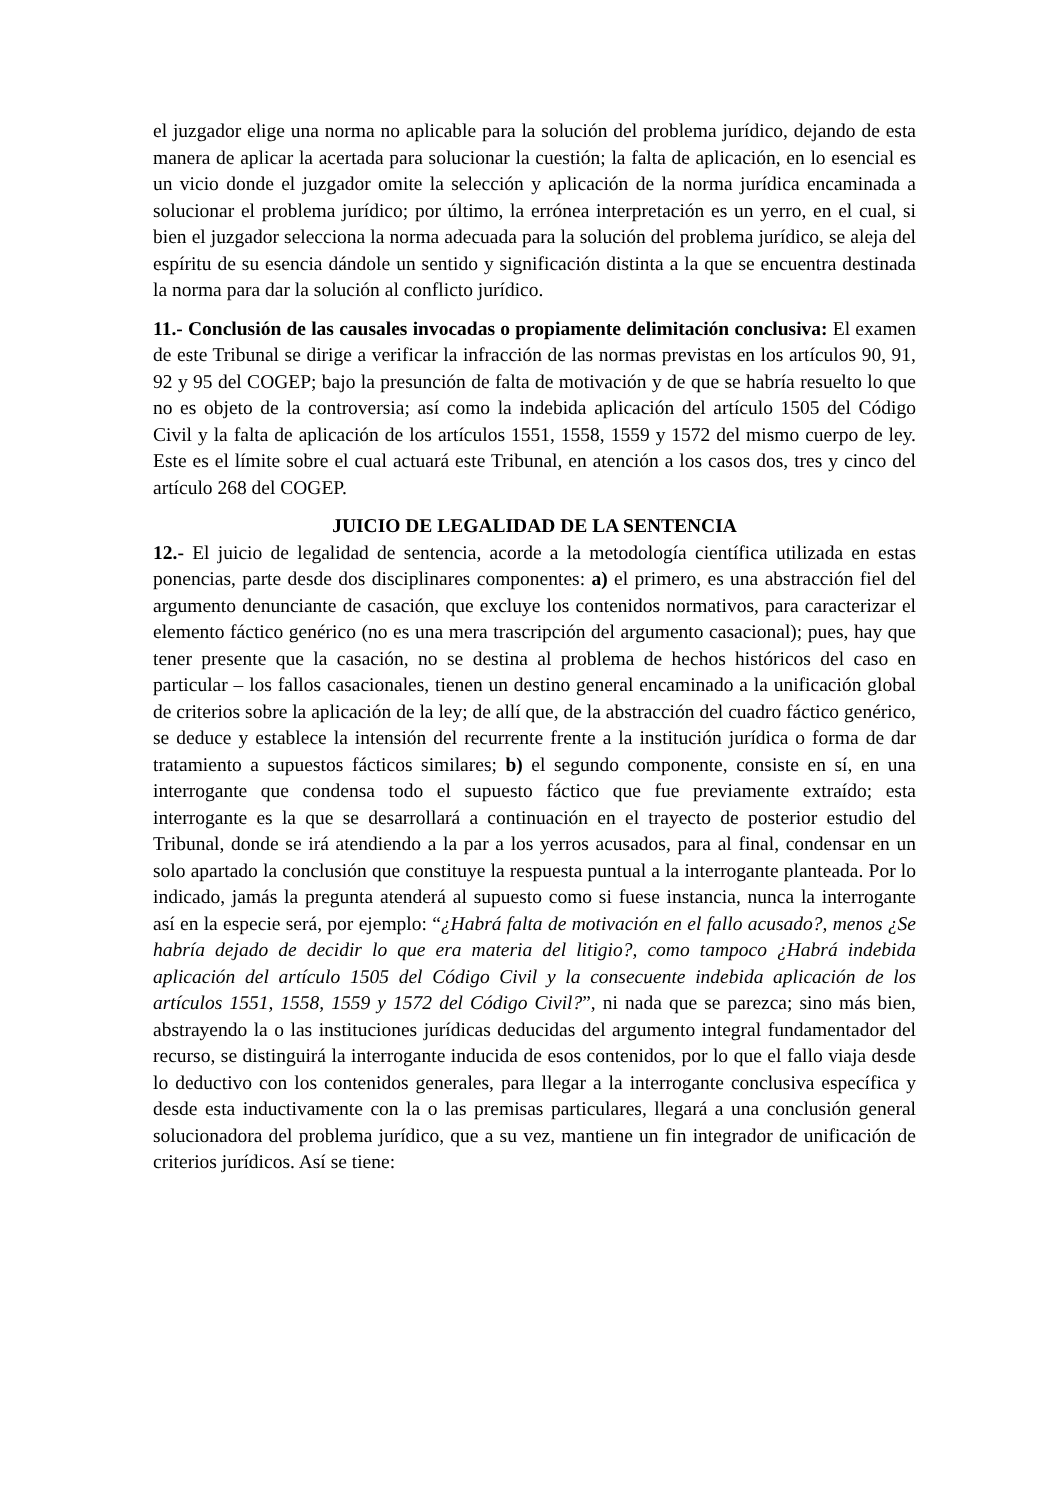el juzgador elige una norma no aplicable para la solución del problema jurídico, dejando de esta manera de aplicar la acertada para solucionar la cuestión; la falta de aplicación, en lo esencial es un vicio donde el juzgador omite la selección y aplicación de la norma jurídica encaminada a solucionar el problema jurídico; por último, la errónea interpretación es un yerro, en el cual, si bien el juzgador selecciona la norma adecuada para la solución del problema jurídico, se aleja del espíritu de su esencia dándole un sentido y significación distinta a la que se encuentra destinada la norma para dar la solución al conflicto jurídico.
11.- Conclusión de las causales invocadas o propiamente delimitación conclusiva: El examen de este Tribunal se dirige a verificar la infracción de las normas previstas en los artículos 90, 91, 92 y 95 del COGEP; bajo la presunción de falta de motivación y de que se habría resuelto lo que no es objeto de la controversia; así como la indebida aplicación del artículo 1505 del Código Civil y la falta de aplicación de los artículos 1551, 1558, 1559 y 1572 del mismo cuerpo de ley. Este es el límite sobre el cual actuará este Tribunal, en atención a los casos dos, tres y cinco del artículo 268 del COGEP.
JUICIO DE LEGALIDAD DE LA SENTENCIA
12.- El juicio de legalidad de sentencia, acorde a la metodología científica utilizada en estas ponencias, parte desde dos disciplinares componentes: a) el primero, es una abstracción fiel del argumento denunciante de casación, que excluye los contenidos normativos, para caracterizar el elemento fáctico genérico (no es una mera trascripción del argumento casacional); pues, hay que tener presente que la casación, no se destina al problema de hechos históricos del caso en particular – los fallos casacionales, tienen un destino general encaminado a la unificación global de criterios sobre la aplicación de la ley; de allí que, de la abstracción del cuadro fáctico genérico, se deduce y establece la intensión del recurrente frente a la institución jurídica o forma de dar tratamiento a supuestos fácticos similares; b) el segundo componente, consiste en sí, en una interrogante que condensa todo el supuesto fáctico que fue previamente extraído; esta interrogante es la que se desarrollará a continuación en el trayecto de posterior estudio del Tribunal, donde se irá atendiendo a la par a los yerros acusados, para al final, condensar en un solo apartado la conclusión que constituye la respuesta puntual a la interrogante planteada. Por lo indicado, jamás la pregunta atenderá al supuesto como si fuese instancia, nunca la interrogante así en la especie será, por ejemplo: “¿Habrá falta de motivación en el fallo acusado?, menos ¿Se habría dejado de decidir lo que era materia del litigio?, como tampoco ¿Habrá indebida aplicación del artículo 1505 del Código Civil y la consecuente indebida aplicación de los artículos 1551, 1558, 1559 y 1572 del Código Civil?”, ni nada que se parezca; sino más bien, abstrayendo la o las instituciones jurídicas deducidas del argumento integral fundamentador del recurso, se distinguirá la interrogante inducida de esos contenidos, por lo que el fallo viaja desde lo deductivo con los contenidos generales, para llegar a la interrogante conclusiva específica y desde esta inductivamente con la o las premisas particulares, llegará a una conclusión general solucionadora del problema jurídico, que a su vez, mantiene un fin integrador de unificación de criterios jurídicos. Así se tiene: